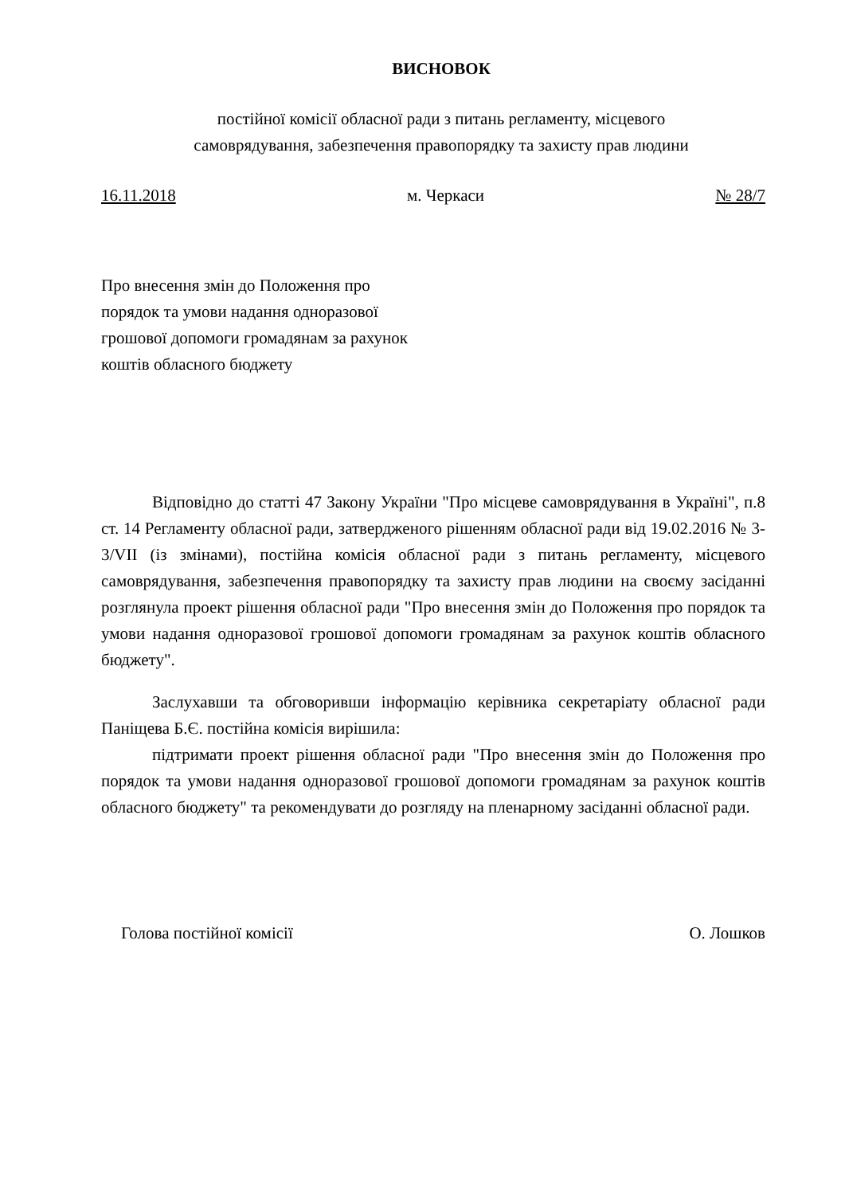ВИСНОВОК
постійної комісії обласної ради з питань регламенту, місцевого
самоврядування, забезпечення правопорядку та захисту прав людини
16.11.2018 м. Черкаси № 28/7
Про внесення змін до Положення про порядок та умови надання одноразової грошової допомоги громадянам за рахунок коштів обласного бюджету
Відповідно до статті 47 Закону України "Про місцеве самоврядування в Україні", п.8 ст. 14 Регламенту обласної ради, затвердженого рішенням обласної ради від 19.02.2016 № 3-3/VII (із змінами), постійна комісія обласної ради з питань регламенту, місцевого самоврядування, забезпечення правопорядку та захисту прав людини на своєму засіданні розглянула проект рішення обласної ради "Про внесення змін до Положення про порядок та умови надання одноразової грошової допомоги громадянам за рахунок коштів обласного бюджету".
Заслухавши та обговоривши інформацію керівника секретаріату обласної ради Паніщева Б.Є. постійна комісія вирішила:
підтримати проект рішення обласної ради "Про внесення змін до Положення про порядок та умови надання одноразової грошової допомоги громадянам за рахунок коштів обласного бюджету" та рекомендувати до розгляду на пленарному засіданні обласної ради.
Голова постійної комісії О. Лошков